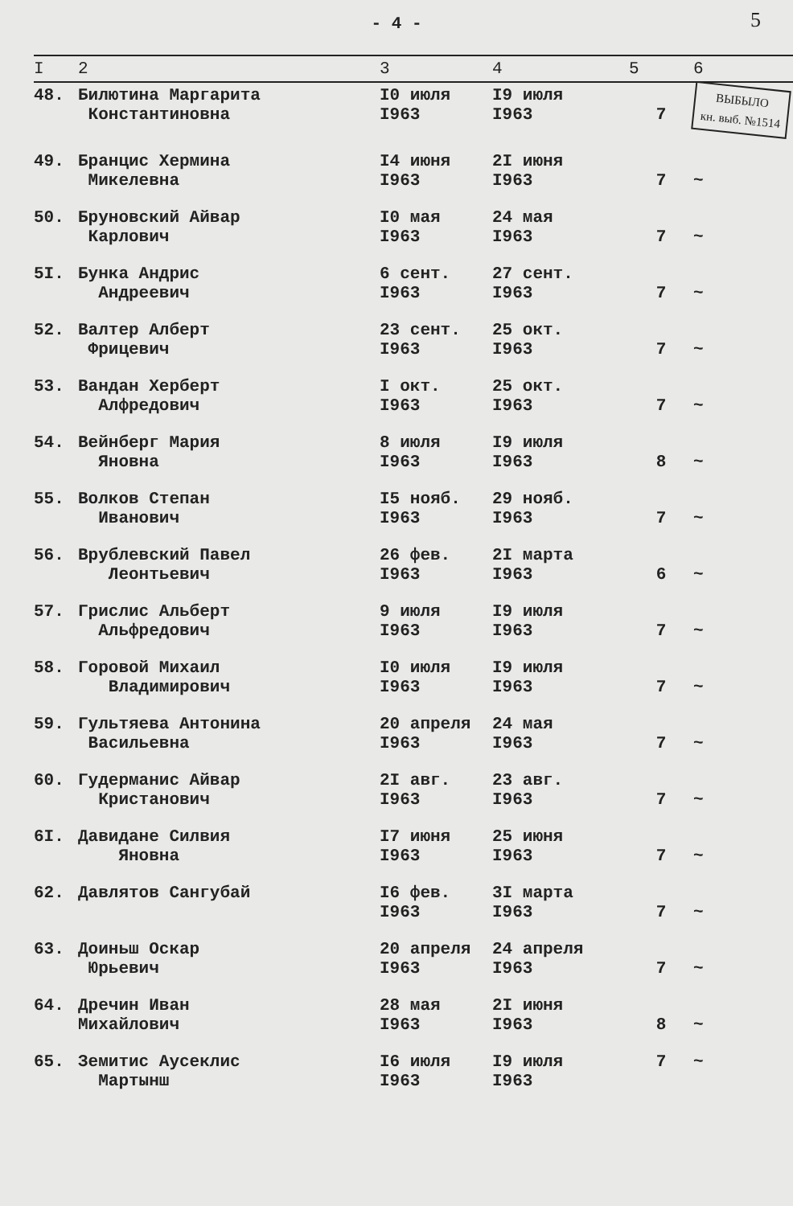- 4 - 5
| I | 2 | 3 | 4 | 5 | 6 |
| --- | --- | --- | --- | --- | --- |
| 48. | Билютина Маргарита Константиновна | I0 июля I963 | I9 июля I963 | 7 | ВЫБЫЛО кн. выб. №1514 |
| 49. | Бранцис Хермина Микелевна | I4 июня I963 | 2I июня I963 | 7 | ~ |
| 50. | Бруновский Айвар Карлович | I0 мая I963 | 24 мая I963 | 7 | ~ |
| 5I. | Бунка Андрис Андреевич | 6 сент. I963 | 27 сент. I963 | 7 | ~ |
| 52. | Валтер Алберт Фрицевич | 23 сент. I963 | 25 окт. I963 | 7 | ~ |
| 53. | Вандан Херберт Алфредович | I окт. I963 | 25 окт. I963 | 7 | ~ |
| 54. | Вейнберг Мария Яновна | 8 июля I963 | I9 июля I963 | 8 | ~ |
| 55. | Волков Степан Иванович | I5 нояб. I963 | 29 нояб. I963 | 7 | ~ |
| 56. | Врублевский Павел Леонтьевич | 26 фев. I963 | 2I марта I963 | 6 | ~ |
| 57. | Грислис Альберт Альфредович | 9 июля I963 | I9 июля I963 | 7 | ~ |
| 58. | Горовой Михаил Владимирович | I0 июля I963 | I9 июля I963 | 7 | ~ |
| 59. | Гультяева Антонина Васильевна | 20 апреля I963 | 24 мая I963 | 7 | ~ |
| 60. | Гудерманис Айвар Кристанович | 2I авг. I963 | 23 авг. I963 | 7 | ~ |
| 6I. | Давидане Силвия Яновна | I7 июня I963 | 25 июня I963 | 7 | ~ |
| 62. | Давлятов Сангубай | I6 фев. I963 | 3I марта I963 | 7 | ~ |
| 63. | Доиньш Оскар Юрьевич | 20 апреля I963 | 24 апреля I963 | 7 | ~ |
| 64. | Дречин Иван Михайлович | 28 мая I963 | 2I июня I963 | 8 | ~ |
| 65. | Земитис Аусеклис Мартынш | I6 июля I963 | I9 июля I963 | 7 | ~ |